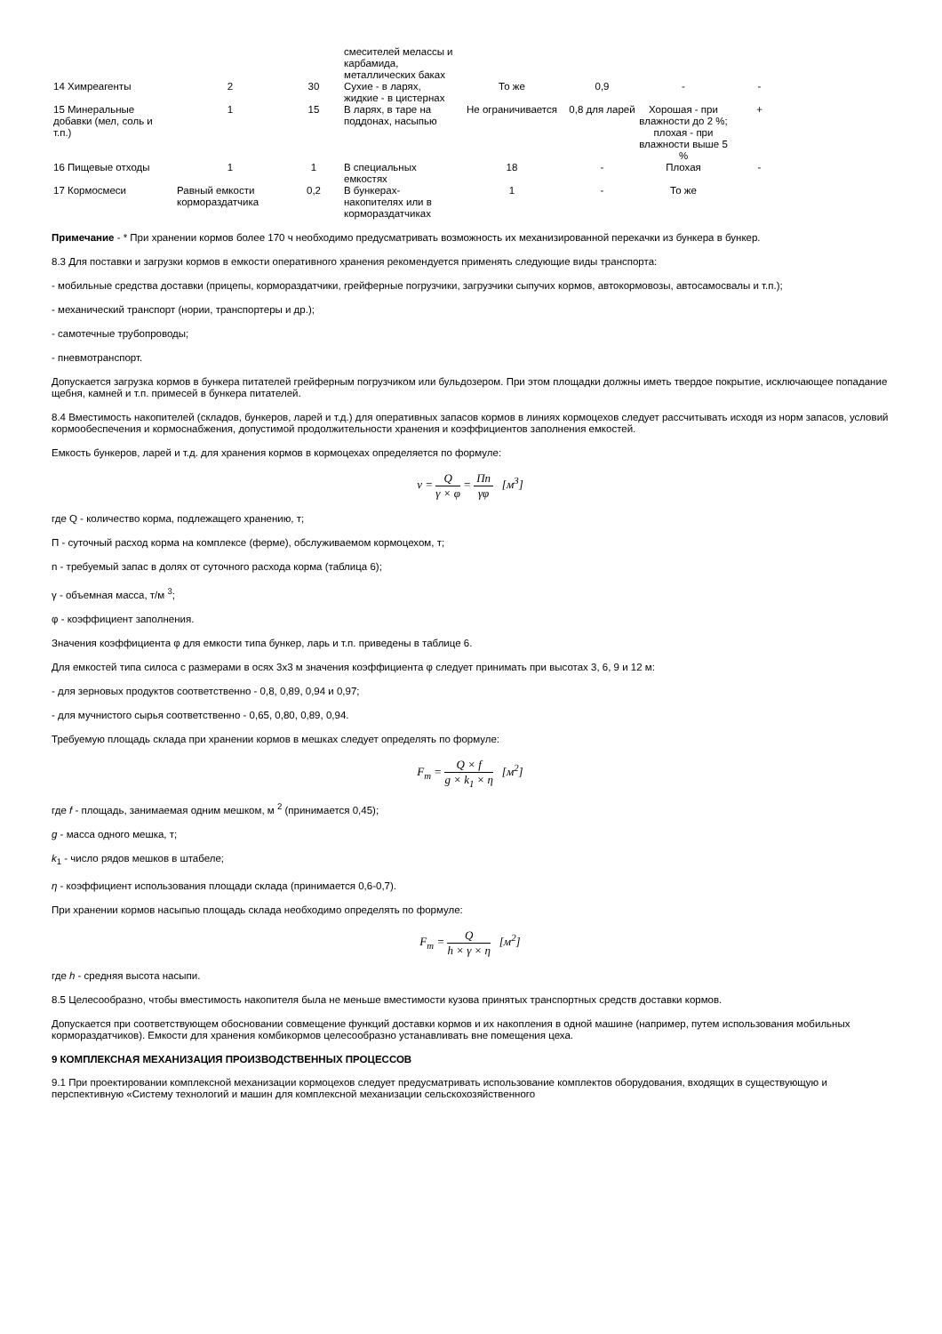| | | | смесителей мелассы и карбамида, металлических баках | | | | |
| 14 Химреагенты | 2 | 30 | Сухие - в ларях, жидкие - в цистернах | То же | 0,9 | - | - |
| 15 Минеральные добавки (мел, соль и т.п.) | 1 | 15 | В ларях, в таре на поддонах, насыпью | Не ограничивается | 0,8 для ларей | Хорошая - при влажности до 2 %; плохая - при влажности выше 5 % | + |
| 16 Пищевые отходы | 1 | 1 | В специальных емкостях | 18 | - | Плохая | - |
| 17 Кормосмеси | Равный емкости кормораздатчика | 0,2 | В бункерах-накопителях или в кормораздатчиках | 1 | - | То же | |
Примечание - * При хранении кормов более 170 ч необходимо предусматривать возможность их механизированной перекачки из бункера в бункер.
8.3 Для поставки и загрузки кормов в емкости оперативного хранения рекомендуется применять следующие виды транспорта:
- мобильные средства доставки (прицепы, кормораздатчики, грейферные погрузчики, загрузчики сыпучих кормов, автокормовозы, автосамосвалы и т.п.);
- механический транспорт (нории, транспортеры и др.);
- самотечные трубопроводы;
- пневмотранспорт.
Допускается загрузка кормов в бункера питателей грейферным погрузчиком или бульдозером. При этом площадки должны иметь твердое покрытие, исключающее попадание щебня, камней и т.п. примесей в бункера питателей.
8.4 Вместимость накопителей (складов, бункеров, ларей и т.д.) для оперативных запасов кормов в линиях кормоцехов следует рассчитывать исходя из норм запасов, условий кормообеспечения и кормоснабжения, допустимой продолжительности хранения и коэффициентов заполнения емкостей.
Емкость бункеров, ларей и т.д. для хранения кормов в кормоцехах определяется по формуле:
ν = Q γ × φ = Пn γφ [м<sup>3</sup>]
где Q - количество корма, подлежащего хранению, т;
П - суточный расход корма на комплексе (ферме), обслуживаемом кормоцехом, т;
n - требуемый запас в долях от суточного расхода корма (таблица 6);
γ - объемная масса, т/м <sup>3</sup>;
φ - коэффициент заполнения.
Значения коэффициента φ для емкости типа бункер, ларь и т.п. приведены в таблице 6.
Для емкостей типа силоса с размерами в осях 3х3 м значения коэффициента φ следует принимать при высотах 3, 6, 9 и 12 м:
- для зерновых продуктов соответственно - 0,8, 0,89, 0,94 и 0,97;
- для мучнистого сырья соответственно - 0,65, 0,80, 0,89, 0,94.
Требуемую площадь склада при хранении кормов в мешках следует определять по формуле:
F<sub>m</sub> = Q × f g × k<sub>1</sub> × η [м<sup>2</sup>]
где f - площадь, занимаемая одним мешком, м <sup>2</sup> (принимается 0,45);
g - масса одного мешка, т;
k<sub>1</sub> - число рядов мешков в штабеле;
η - коэффициент использования площади склада (принимается 0,6-0,7).
При хранении кормов насыпью площадь склада необходимо определять по формуле:
F<sub>m</sub> = Q h × γ × η [м<sup>2</sup>]
где h - средняя высота насыпи.
8.5 Целесообразно, чтобы вместимость накопителя была не меньше вместимости кузова принятых транспортных средств доставки кормов.
Допускается при соответствующем обосновании совмещение функций доставки кормов и их накопления в одной машине (например, путем использования мобильных кормораздатчиков). Емкости для хранения комбикормов целесообразно устанавливать вне помещения цеха.
9 КОМПЛЕКСНАЯ МЕХАНИЗАЦИЯ ПРОИЗВОДСТВЕННЫХ ПРОЦЕССОВ
9.1 При проектировании комплексной механизации кормоцехов следует предусматривать использование комплектов оборудования, входящих в существующую и перспективную «Систему технологий и машин для комплексной механизации сельскохозяйственного